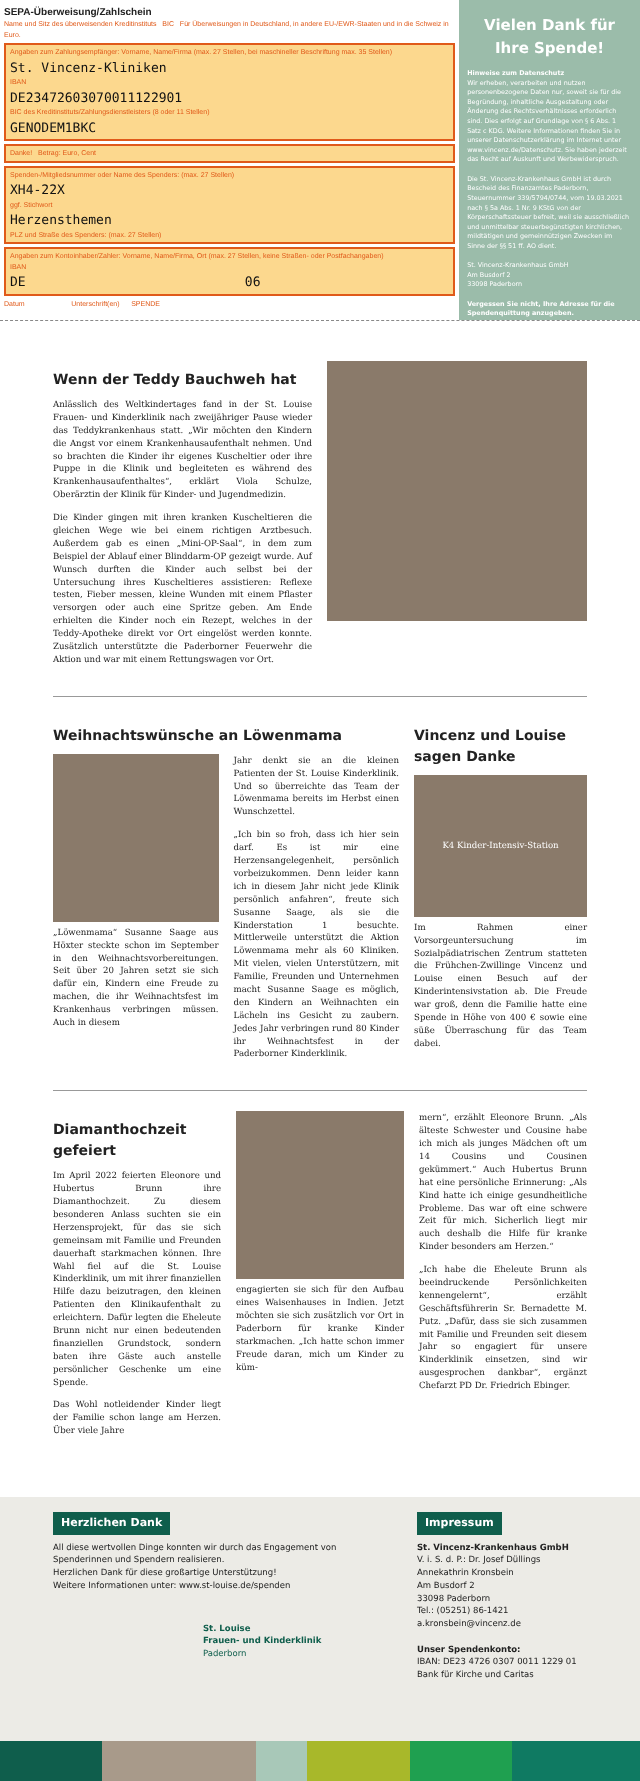SEPA-Überweisung/Zahlschein
Name und Sitz des überweisenden Kreditinstituts BIC Für Überweisungen in Deutschland, in andere EU-/EWR-Staaten und in die Schweiz in Euro.
Angaben zum Zahlungsempfänger: Vorname, Name/Firma (max. 27 Stellen, bei maschineller Beschriftung max. 35 Stellen)
St. Vincenz-Kliniken
IBAN
DE23472603070011122901
BIC des Kreditinstituts/Zahlungsdienstleisters (8 oder 11 Stellen)
GENODEM1BKC
Danke! Betrag: Euro, Cent
Spenden-/Mitgliedsnummer oder Name des Spenders: (max. 27 Stellen)
XH4-22X
ggf. Stichwort
Herzensthemen
PLZ und Straße des Spenders: (max. 27 Stellen)
Angaben zum Kontoinhaber/Zahler: Vorname, Name/Firma, Ort (max. 27 Stellen, keine Straßen- oder Postfachangaben)
IBAN
DE 06
Datum Unterschrift(en) SPENDE
Vielen Dank für Ihre Spende!
Hinweise zum Datenschutz
Wir erheben, verarbeiten und nutzen personenbezogene Daten nur, soweit sie für die Begründung, inhaltliche Ausgestaltung oder Änderung des Rechtsverhältnisses erforderlich sind. Dies erfolgt auf Grundlage von § 6 Abs. 1 Satz c KDG. Weitere Informationen finden Sie in unserer Datenschutzerklärung im Internet unter www.vincenz.de/Datenschutz. Sie haben jederzeit das Recht auf Auskunft und Werbewiderspruch.
Die St. Vincenz-Krankenhaus GmbH ist durch Bescheid des Finanzamtes Paderborn, Steuernummer 339/5794/0744, vom 19.03.2021 nach § 5a Abs. 1 Nr. 9 KStG von der Körperschaftssteuer befreit, weil sie ausschließlich und unmittelbar steuerbegünstigten kirchlichen, mildtätigen und gemeinnützigen Zwecken im Sinne der §§ 51 ff. AO dient.
St. Vincenz-Krankenhaus GmbH
Am Busdorf 2
33098 Paderborn
Vergessen Sie nicht, Ihre Adresse für die Spendenquittung anzugeben.
Wenn der Teddy Bauchweh hat
Anlässlich des Weltkindertages fand in der St. Louise Frauen- und Kinderklinik nach zweijähriger Pause wieder das Teddykrankenhaus statt. „Wir möchten den Kindern die Angst vor einem Krankenhausaufenthalt nehmen. Und so brachten die Kinder ihr eigenes Kuscheltier oder ihre Puppe in die Klinik und begleiteten es während des Krankenhausaufenthaltes“, erklärt Viola Schulze, Oberärztin der Klinik für Kinder- und Jugendmedizin.
Die Kinder gingen mit ihren kranken Kuscheltieren die gleichen Wege wie bei einem richtigen Arztbesuch. Außerdem gab es einen „Mini-OP-Saal“, in dem zum Beispiel der Ablauf einer Blinddarm-OP gezeigt wurde. Auf Wunsch durften die Kinder auch selbst bei der Untersuchung ihres Kuscheltieres assistieren: Reflexe testen, Fieber messen, kleine Wunden mit einem Pflaster versorgen oder auch eine Spritze geben. Am Ende erhielten die Kinder noch ein Rezept, welches in der Teddy-Apotheke direkt vor Ort eingelöst werden konnte. Zusätzlich unterstützte die Paderborner Feuerwehr die Aktion und war mit einem Rettungswagen vor Ort.
Weihnachtswünsche an Löwenmama
„Löwenmama“ Susanne Saage aus Höxter steckte schon im September in den Weihnachtsvorbereitungen. Seit über 20 Jahren setzt sie sich dafür ein, Kindern eine Freude zu machen, die ihr Weihnachtsfest im Krankenhaus verbringen müssen. Auch in diesem
Jahr denkt sie an die kleinen Patienten der St. Louise Kinderklinik. Und so überreichte das Team der Löwenmama bereits im Herbst einen Wunschzettel.
„Ich bin so froh, dass ich hier sein darf. Es ist mir eine Herzensangelegenheit, persönlich vorbeizukommen. Denn leider kann ich in diesem Jahr nicht jede Klinik persönlich anfahren“, freute sich Susanne Saage, als sie die Kinderstation 1 besuchte. Mittlerweile unterstützt die Aktion Löwenmama mehr als 60 Kliniken. Mit vielen, vielen Unterstützern, mit Familie, Freunden und Unternehmen macht Susanne Saage es möglich, den Kindern an Weihnachten ein Lächeln ins Gesicht zu zaubern. Jedes Jahr verbringen rund 80 Kinder ihr Weihnachtsfest in der Paderborner Kinderklinik.
Vincenz und Louise sagen Danke
K4 Kinder-Intensiv-Station
Im Rahmen einer Vorsorgeuntersuchung im Sozialpädiatrischen Zentrum statteten die Frühchen-Zwillinge Vincenz und Louise einen Besuch auf der Kinderintensivstation ab. Die Freude war groß, denn die Familie hatte eine Spende in Höhe von 400 € sowie eine süße Überraschung für das Team dabei.
Diamanthochzeit gefeiert
Im April 2022 feierten Eleonore und Hubertus Brunn ihre Diamanthochzeit. Zu diesem besonderen Anlass suchten sie ein Herzensprojekt, für das sie sich gemeinsam mit Familie und Freunden dauerhaft starkmachen können. Ihre Wahl fiel auf die St. Louise Kinderklinik, um mit ihrer finanziellen Hilfe dazu beizutragen, den kleinen Patienten den Klinikaufenthalt zu erleichtern. Dafür legten die Eheleute Brunn nicht nur einen bedeutenden finanziellen Grundstock, sondern baten ihre Gäste auch anstelle persönlicher Geschenke um eine Spende.
Das Wohl notleidender Kinder liegt der Familie schon lange am Herzen. Über viele Jahre
engagierten sie sich für den Aufbau eines Waisenhauses in Indien. Jetzt möchten sie sich zusätzlich vor Ort in Paderborn für kranke Kinder starkmachen. „Ich hatte schon immer Freude daran, mich um Kinder zu küm-
mern“, erzählt Eleonore Brunn. „Als älteste Schwester und Cousine habe ich mich als junges Mädchen oft um 14 Cousins und Cousinen gekümmert.“ Auch Hubertus Brunn hat eine persönliche Erinnerung: „Als Kind hatte ich einige gesundheitliche Probleme. Das war oft eine schwere Zeit für mich. Sicherlich liegt mir auch deshalb die Hilfe für kranke Kinder besonders am Herzen.“
„Ich habe die Eheleute Brunn als beeindruckende Persönlichkeiten kennengelernt“, erzählt Geschäftsführerin Sr. Bernadette M. Putz. „Dafür, dass sie sich zusammen mit Familie und Freunden seit diesem Jahr so engagiert für unsere Kinderklinik einsetzen, sind wir ausgesprochen dankbar“, ergänzt Chefarzt PD Dr. Friedrich Ebinger.
Herzlichen Dank
All diese wertvollen Dinge konnten wir durch das Engagement von Spenderinnen und Spendern realisieren.
Herzlichen Dank für diese großartige Unterstützung!
Weitere Informationen unter: www.st-louise.de/spenden
St. Louise
Frauen- und Kinderklinik
Paderborn
Impressum
St. Vincenz-Krankenhaus GmbH
V. i. S. d. P.: Dr. Josef Düllings
Annekathrin Kronsbein
Am Busdorf 2
33098 Paderborn
Tel.: (05251) 86-1421
a.kronsbein@vincenz.de
Unser Spendenkonto:
IBAN: DE23 4726 0307 0011 1229 01
Bank für Kirche und Caritas